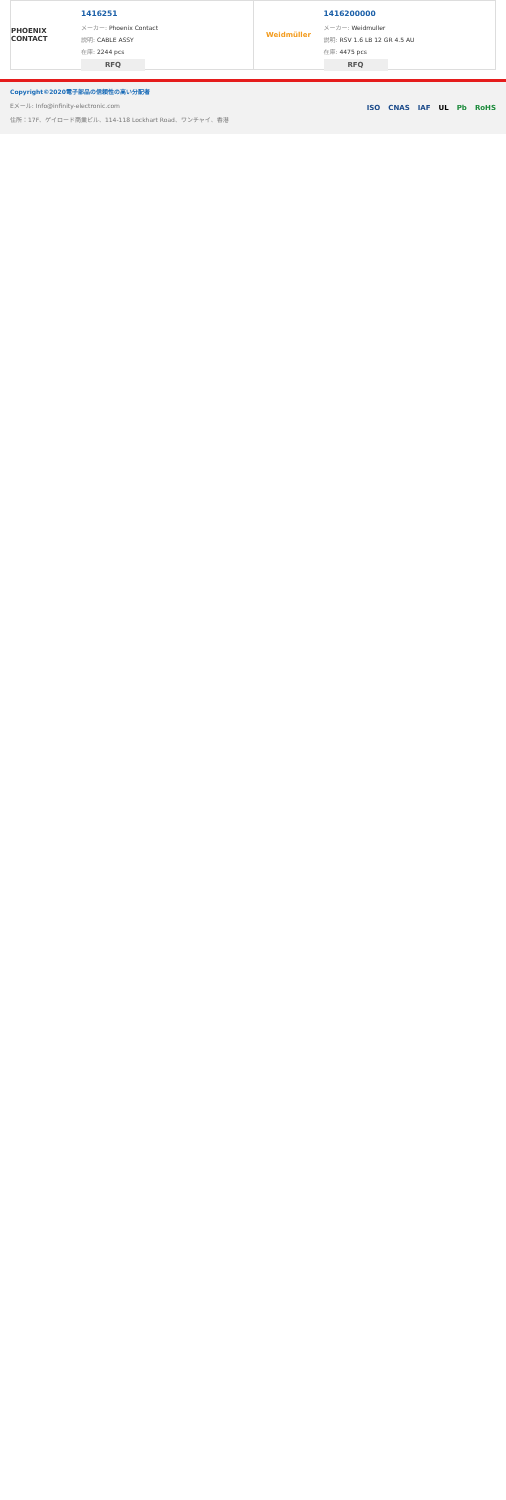PHOENIX CONTACT 1416251
メーカー: Phoenix Contact
説明: CABLE ASSY
在庫: 2244 pcs
RFQ
Weidmüller 1416200000
メーカー: Weidmuller
説明: RSV 1.6 LB 12 GR 4.5 AU
在庫: 4475 pcs
RFQ
Copyright©2020電子部品の信頼性の高い分配者
Eメール: Info@infinity-electronic.com
住所：17F、ゲイロード商業ビル、114-118 Lockhart Road、ワンチャイ、香港
ISO CNAS IAF UL Pb RoHS